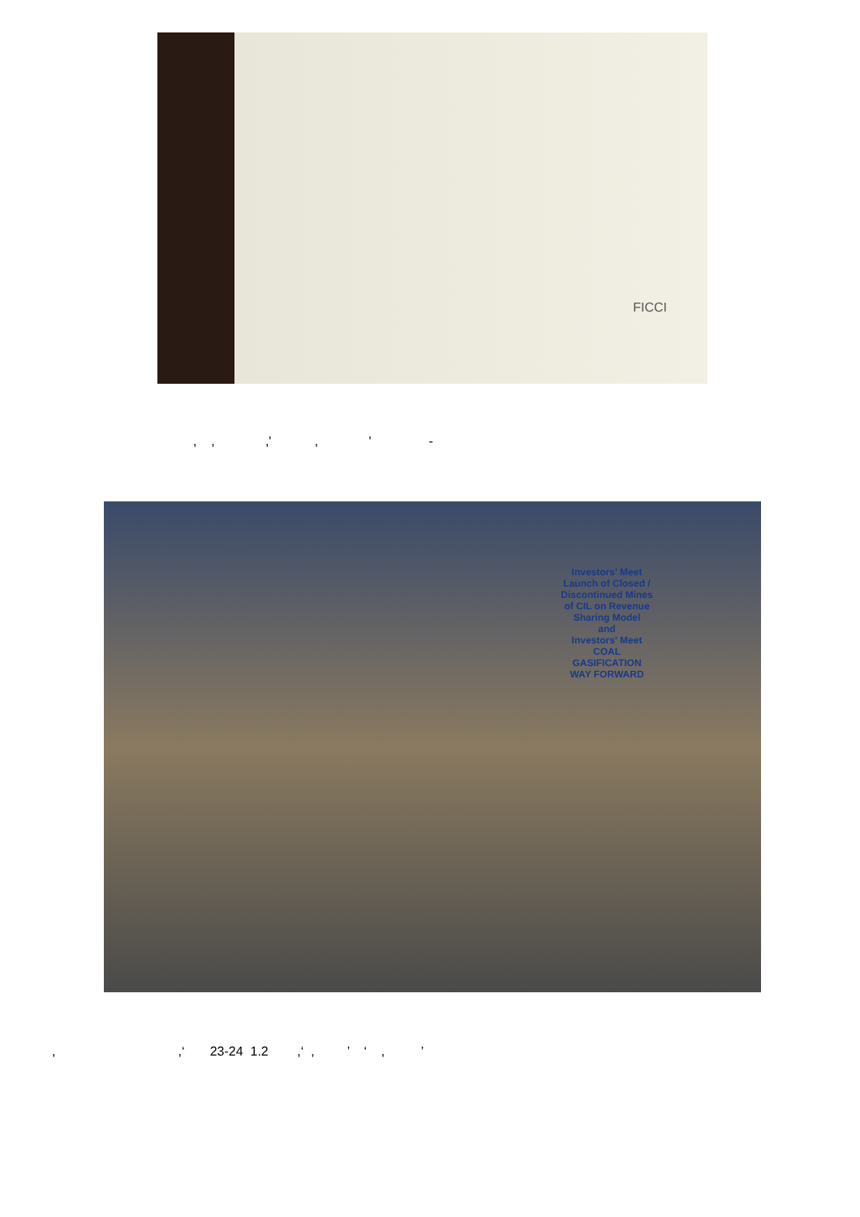FICCI
, , ,' , ' -
Investors' Meet
Launch of Closed / Discontinued Mines of CIL on Revenue Sharing Model
and
Investors' Meet
COAL GASIFICATION
WAY FORWARD
, ,‘ 23-24 1.2 ,‘ , ’ ‘ , ’